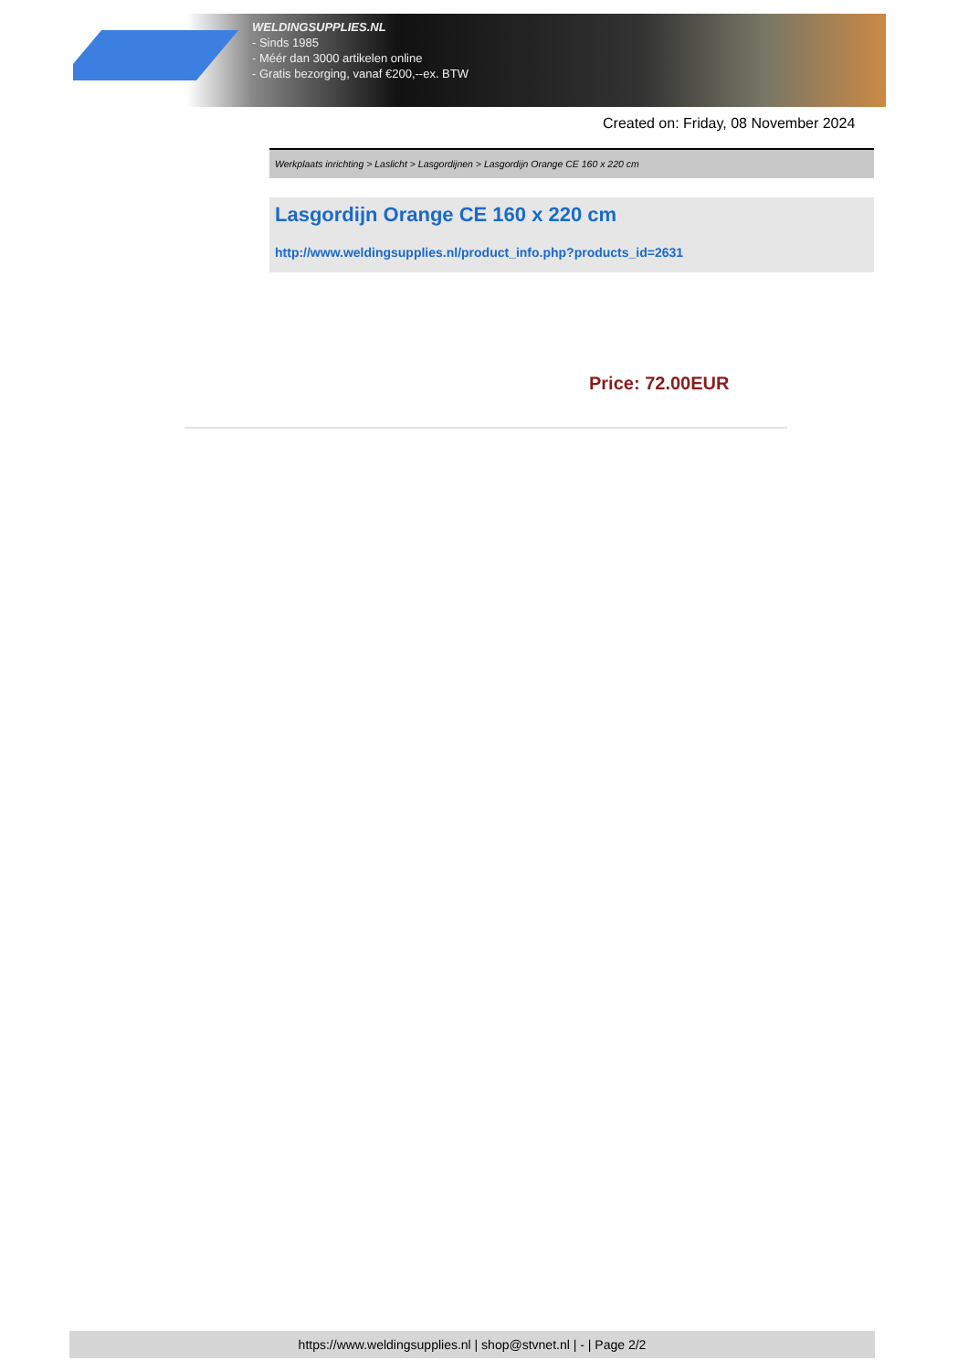WELDINGSUPPLIES.NL
- Sinds 1985
- Méér dan 3000 artikelen online
- Gratis bezorging, vanaf €200,--ex. BTW
Created on: Friday, 08 November 2024
Werkplaats inrichting > Laslicht > Lasgordijnen > Lasgordijn Orange CE 160 x 220 cm
Lasgordijn Orange CE 160 x 220 cm
http://www.weldingsupplies.nl/product_info.php?products_id=2631
Price: 72.00EUR
https://www.weldingsupplies.nl | shop@stvnet.nl | - | Page 2/2